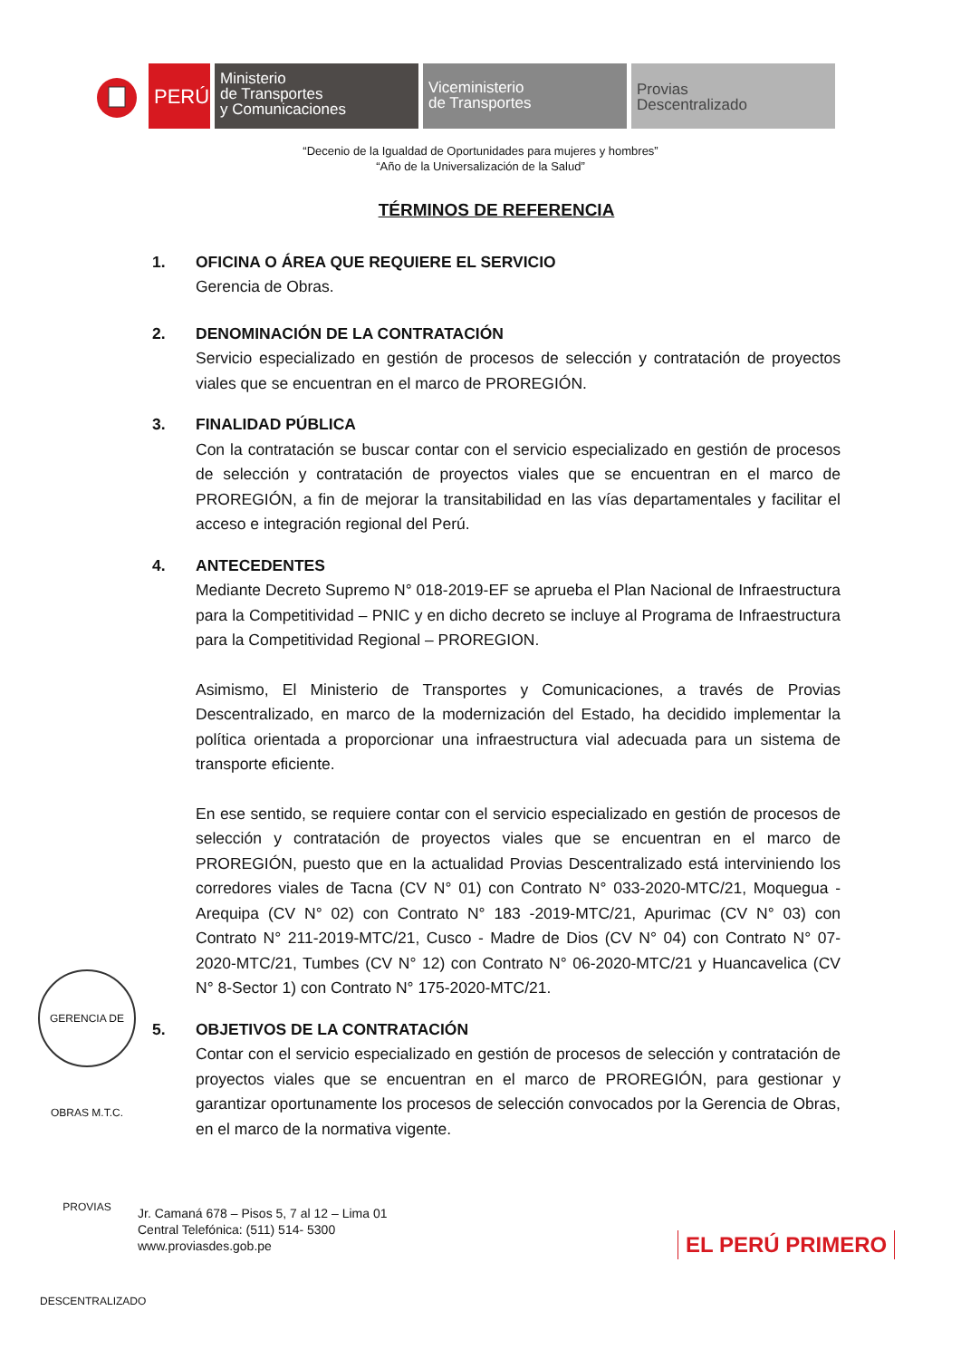PERÚ
Ministerio
de Transportes
y Comunicaciones
Viceministerio
de Transportes
Provias
Descentralizado
“Decenio de la Igualdad de Oportunidades para mujeres y hombres”
“Año de la Universalización de la Salud”
TÉRMINOS DE REFERENCIA
1. OFICINA O ÁREA QUE REQUIERE EL SERVICIO
Gerencia de Obras.
2. DENOMINACIÓN DE LA CONTRATACIÓN
Servicio especializado en gestión de procesos de selección y contratación de proyectos viales que se encuentran en el marco de PROREGIÓN.
3. FINALIDAD PÚBLICA
Con la contratación se buscar contar con el servicio especializado en gestión de procesos de selección y contratación de proyectos viales que se encuentran en el marco de PROREGIÓN, a fin de mejorar la transitabilidad en las vías departamentales y facilitar el acceso e integración regional del Perú.
4. ANTECEDENTES
Mediante Decreto Supremo N° 018-2019-EF se aprueba el Plan Nacional de Infraestructura para la Competitividad – PNIC y en dicho decreto se incluye al Programa de Infraestructura para la Competitividad Regional – PROREGION.
Asimismo, El Ministerio de Transportes y Comunicaciones, a través de Provias Descentralizado, en marco de la modernización del Estado, ha decidido implementar la política orientada a proporcionar una infraestructura vial adecuada para un sistema de transporte eficiente.
En ese sentido, se requiere contar con el servicio especializado en gestión de procesos de selección y contratación de proyectos viales que se encuentran en el marco de PROREGIÓN, puesto que en la actualidad Provias Descentralizado está interviniendo los corredores viales de Tacna (CV N° 01) con Contrato N° 033-2020-MTC/21, Moquegua - Arequipa (CV N° 02) con Contrato N° 183 -2019-MTC/21, Apurimac (CV N° 03) con Contrato N° 211-2019-MTC/21, Cusco - Madre de Dios (CV N° 04) con Contrato N° 07-2020-MTC/21, Tumbes (CV N° 12) con Contrato N° 06-2020-MTC/21 y Huancavelica (CV N° 8-Sector 1) con Contrato N° 175-2020-MTC/21.
5. OBJETIVOS DE LA CONTRATACIÓN
Contar con el servicio especializado en gestión de procesos de selección y contratación de proyectos viales que se encuentran en el marco de PROREGIÓN, para gestionar y garantizar oportunamente los procesos de selección convocados por la Gerencia de Obras, en el marco de la normativa vigente.
GERENCIA DE OBRAS M.T.C. PROVIAS DESCENTRALIZADO
Jr. Camaná 678 – Pisos 5, 7 al 12 – Lima 01
Central Telefónica: (511) 514- 5300
www.proviasdes.gob.pe
EL PERÚ PRIMERO